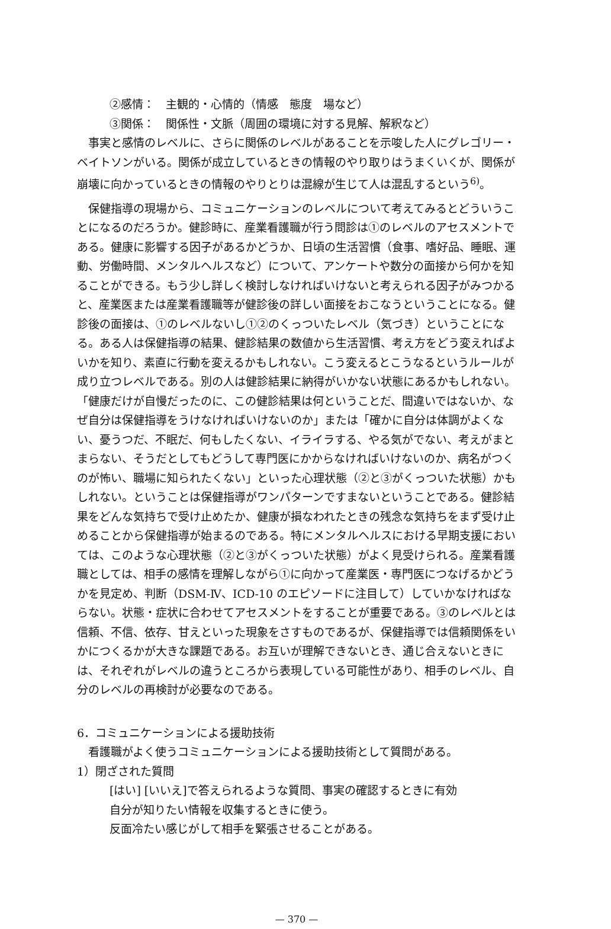②感情：　主観的・心情的（情感　態度　場など）
③関係：　関係性・文脈（周囲の環境に対する見解、解釈など）
事実と感情のレベルに、さらに関係のレベルがあることを示唆した人にグレゴリー・ベイトソンがいる。関係が成立しているときの情報のやり取りはうまくいくが、関係が崩壊に向かっているときの情報のやりとりは混線が生じて人は混乱するという<sup>6)</sup>。
保健指導の現場から、コミュニケーションのレベルについて考えてみるとどういうことになるのだろうか。健診時に、産業看護職が行う問診は①のレベルのアセスメントである。健康に影響する因子があるかどうか、日頃の生活習慣（食事、嗜好品、睡眠、運動、労働時間、メンタルヘルスなど）について、アンケートや数分の面接から何かを知ることができる。もう少し詳しく検討しなければいけないと考えられる因子がみつかると、産業医または産業看護職等が健診後の詳しい面接をおこなうということになる。健診後の面接は、①のレベルないし①②のくっついたレベル（気づき）ということになる。ある人は保健指導の結果、健診結果の数値から生活習慣、考え方をどう変えればよいかを知り、素直に行動を変えるかもしれない。こう変えるとこうなるというルールが成り立つレベルである。別の人は健診結果に納得がいかない状態にあるかもしれない。「健康だけが自慢だったのに、この健診結果は何ということだ、間違いではないか、なぜ自分は保健指導をうけなければいけないのか」または「確かに自分は体調がよくない、憂うつだ、不眠だ、何もしたくない、イライラする、やる気がでない、考えがまとまらない、そうだとしてもどうして専門医にかからなければいけないのか、病名がつくのが怖い、職場に知られたくない」といった心理状態（②と③がくっついた状態）かもしれない。ということは保健指導がワンパターンですまないということである。健診結果をどんな気持ちで受け止めたか、健康が損なわれたときの残念な気持ちをまず受け止めることから保健指導が始まるのである。特にメンタルヘルスにおける早期支援においては、このような心理状態（②と③がくっついた状態）がよく見受けられる。産業看護職としては、相手の感情を理解しながら①に向かって産業医・専門医につなげるかどうかを見定め、判断（DSM‐Ⅳ、ICD‐10 のエピソードに注目して）していかなければならない。状態・症状に合わせてアセスメントをすることが重要である。③のレベルとは信頼、不信、依存、甘えといった現象をさすものであるが、保健指導では信頼関係をいかにつくるかが大きな課題である。お互いが理解できないとき、通じ合えないときには、それぞれがレベルの違うところから表現している可能性があり、相手のレベル、自分のレベルの再検討が必要なのである。
6．コミュニケーションによる援助技術
看護職がよく使うコミュニケーションによる援助技術として質問がある。
1）閉ざされた質問
[はい] [いいえ]で答えられるような質問、事実の確認するときに有効
自分が知りたい情報を収集するときに使う。
反面冷たい感じがして相手を緊張させることがある。
— 370 —